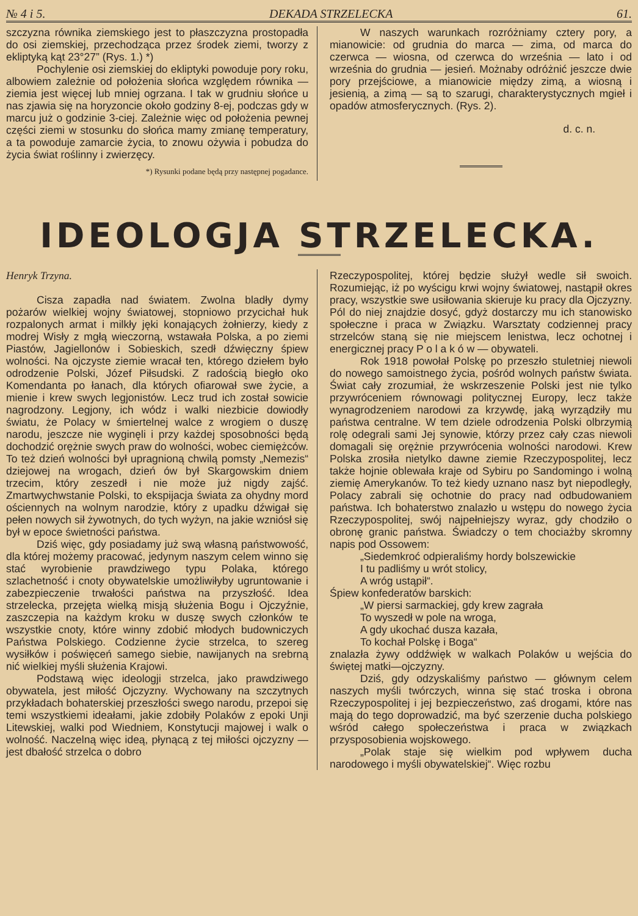№ 4 i 5. DEKADA STRZELECKA 61.
szczyzna równika ziemskiego jest to płaszczyzna prostopadła do osi ziemskiej, przechodząca przez środek ziemi, tworzy z ekliptyką kąt 23°27” (Rys. 1.) *)
Pochylenie osi ziemskiej do ekliptyki powoduje pory roku, albowiem zależnie od położenia słońca względem równika — ziemia jest więcej lub mniej ogrzana. I tak w grudniu słońce u nas zjawia się na horyzoncie około godziny 8-ej, podczas gdy w marcu już o godzinie 3-ciej. Zależnie więc od położenia pewnej części ziemi w stosunku do słońca mamy zmianę temperatury, a ta powoduje zamarcie życia, to znowu ożywia i pobudza do życia świat roślinny i zwierzęcy.
*) Rysunki podane będą przy następnej pogadance.
W naszych warunkach rozróżniamy cztery pory, a mianowicie: od grudnia do marca — zima, od marca do czerwca — wiosna, od czerwca do września — lato i od września do grudnia — jesień. Możnaby odróżnić jeszcze dwie pory przejściowe, a mianowicie między zimą, a wiosną i jesienią, a zimą — są to szarugi, charakterystycznych mgieł i opadów atmosferycznych. (Rys. 2).
d. c. n.
IDEOLOGJA STRZELECKA.
Henryk Trzyna.
Cisza zapadła nad światem. Zwolna bladły dymy pożarów wielkiej wojny światowej, stopniowo przycichał huk rozpalonych armat i milkły jęki konających żołnierzy, kiedy z modrej Wisły z mgłą wieczorną, wstawała Polska, a po ziemi Piastów, Jagiellonów i Sobieskich, szedł dźwięczny śpiew wolności. Na ojczyste ziemie wracał ten, którego dziełem było odrodzenie Polski, Józef Piłsudski. Z radością biegło oko Komendanta po łanach, dla których ofiarował swe życie, a mienie i krew swych legjonistów. Lecz trud ich został sowicie nagrodzony. Legjony, ich wódz i walki niezbicie dowiodły światu, że Polacy w śmiertelnej walce z wrogiem o duszę narodu, jeszcze nie wyginęli i przy każdej sposobności będą dochodzić orężnie swych praw do wolności, wobec ciemiężców. To też dzień wolności był upragnioną chwilą pomsty „Nemezis“ dziejowej na wrogach, dzień ów był Skargowskim dniem trzecim, który zeszedł i nie może już nigdy zajść. Zmartwychwstanie Polski, to ekspijacja świata za ohydny mord ościennych na wolnym narodzie, który z upadku dźwigał się pełen nowych sił żywotnych, do tych wyżyn, na jakie wzniósł się był w epoce świetności państwa.
Dziś więc, gdy posiadamy już swą własną państwowość, dla której możemy pracować, jedynym naszym celem winno się stać wyrobienie prawdziwego typu Polaka, którego szlachetność i cnoty obywatelskie umożliwiłyby ugruntowanie i zabezpieczenie trwałości państwa na przyszłość. Idea strzelecka, przejęta wielką misją służenia Bogu i Ojczyźnie, zaszczepia na każdym kroku w duszę swych członków te wszystkie cnoty, które winny zdobić młodych budowniczych Państwa Polskiego. Codzienne życie strzelca, to szereg wysiłków i poświęceń samego siebie, nawijanych na srebrną nić wielkiej myśli służenia Krajowi.
Podstawą więc ideologji strzelca, jako prawdziwego obywatela, jest miłość Ojczyzny. Wychowany na szczytnych przykładach bohaterskiej przeszłości swego narodu, przepoi się temi wszystkiemi ideałami, jakie zdobiły Polaków z epoki Unji Litewskiej, walki pod Wiedniem, Konstytucji majowej i walk o wolność. Naczelną więc ideą, płynącą z tej miłości ojczyzny — jest dbałość strzelca o dobro
Rzeczypospolitej, której będzie służył wedle sił swoich. Rozumiejąc, iż po wyścigu krwi wojny światowej, nastąpił okres pracy, wszystkie swe usiłowania skieruje ku pracy dla Ojczyzny. Pól do niej znajdzie dosyć, gdyż dostarczy mu ich stanowisko społeczne i praca w Związku. Warsztaty codziennej pracy strzelców staną się nie miejscem lenistwa, lecz ochotnej i energicznej pracy P o l a k ó w — obywateli.
Rok 1918 powołał Polskę po przeszło stuletniej niewoli do nowego samoistnego życia, pośród wolnych państw świata. Świat cały zrozumiał, że wskrzeszenie Polski jest nie tylko przywróceniem równowagi politycznej Europy, lecz także wynagrodzeniem narodowi za krzywdę, jaką wyrządziły mu państwa centralne. W tem dziele odrodzenia Polski olbrzymią rolę odegrali sami Jej synowie, którzy przez cały czas niewoli domagali się orężnie przywrócenia wolności narodowi. Krew Polska zrosiła nietylko dawne ziemie Rzeczypospolitej, lecz także hojnie oblewała kraje od Sybiru po Sandomingo i wolną ziemię Amerykanów. To też kiedy uznano nasz byt niepodległy, Polacy zabrali się ochotnie do pracy nad odbudowaniem państwa. Ich bohaterstwo znalazło u wstępu do nowego życia Rzeczypospolitej, swój najpełniejszy wyraz, gdy chodziło o obronę granic państwa. Świadczy o tem chociażby skromny napis pod Ossowem:
„Siedemkroć odpieraliśmy hordy bolszewickie
I tu padliśmy u wrót stolicy,
A wróg ustąpił“.
Śpiew konfederatów barskich:
„W piersi sarmackiej, gdy krew zagrała
To wyszedł w pole na wroga,
A gdy ukochać dusza kazała,
To kochał Polskę i Boga“
znalazła żywy oddźwięk w walkach Polaków u wejścia do świętej matki—ojczyzny.
Dziś, gdy odzyskaliśmy państwo — głównym celem naszych myśli twórczych, winna się stać troska i obrona Rzeczypospolitej i jej bezpieczeństwo, zaś drogami, które nas mają do tego doprowadzić, ma być szerzenie ducha polskiego wśród całego społeczeństwa i praca w związkach przysposobienia wojskowego.
„Polak staje się wielkim pod wpływem ducha narodowego i myśli obywatelskiej“. Więc rozbu